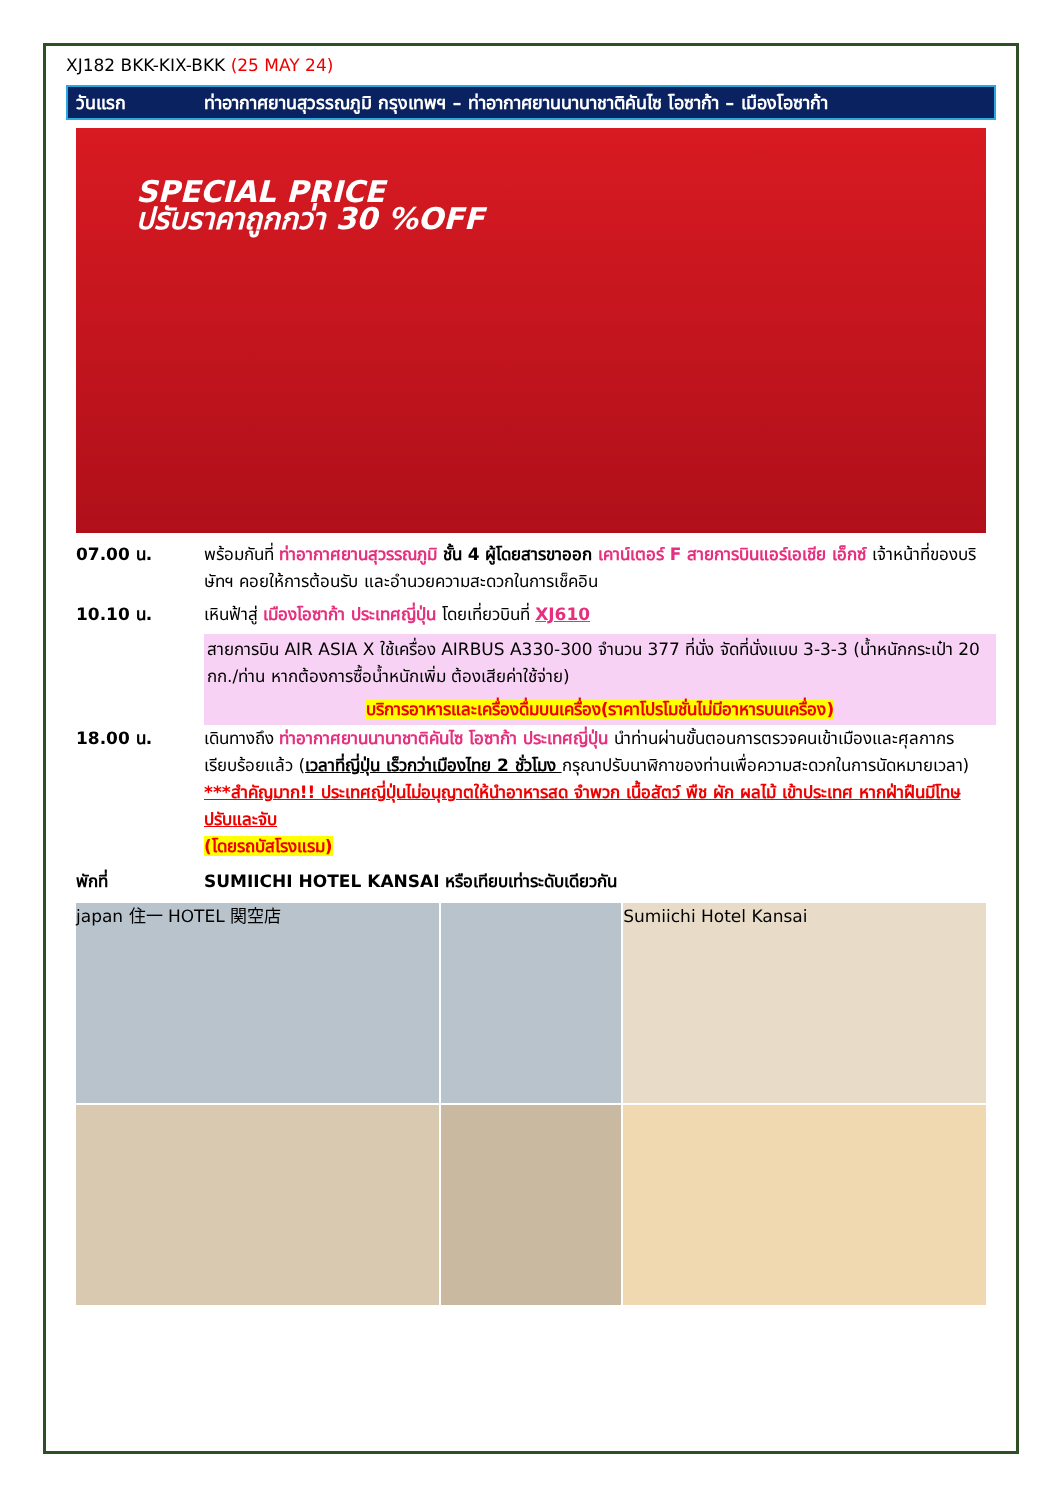XJ182 BKK-KIX-BKK (25 MAY 24)
วันแรก ท่าอากาศยานสุวรรณภูมิ กรุงเทพฯ – ท่าอากาศยานนานาชาติคันไซ โอซาก้า – เมืองโอซาก้า
SPECIAL PRICE
ปรับราคาถูกกว่า 30 %OFF
07.00 น. พร้อมกันที่ ท่าอากาศยานสุวรรณภูมิ ชั้น 4 ผู้โดยสารขาออก เคาน์เตอร์ F สายการบินแอร์เอเชีย เอ็กซ์ เจ้าหน้าที่ของบริษัทฯ คอยให้การต้อนรับ และอำนวยความสะดวกในการเช็คอิน
10.10 น. เหินฟ้าสู่ เมืองโอซาก้า ประเทศญี่ปุ่น โดยเที่ยวบินที่ XJ610
สายการบิน AIR ASIA X ใช้เครื่อง AIRBUS A330-300 จำนวน 377 ที่นั่ง จัดที่นั่งแบบ 3-3-3 (น้ำหนักกระเป๋า 20 กก./ท่าน หากต้องการซื้อน้ำหนักเพิ่ม ต้องเสียค่าใช้จ่าย)
บริการอาหารและเครื่องดื่มบนเครื่อง(ราคาโปรโมชั่นไม่มีอาหารบนเครื่อง)
18.00 น. เดินทางถึง ท่าอากาศยานนานาชาติคันไซ โอซาก้า ประเทศญี่ปุ่น นำท่านผ่านขั้นตอนการตรวจคนเข้าเมืองและศุลกากร เรียบร้อยแล้ว (เวลาที่ญี่ปุ่น เร็วกว่าเมืองไทย 2 ชั่วโมง กรุณาปรับนาฬิกาของท่านเพื่อความสะดวกในการนัดหมายเวลา) ***สำคัญมาก!! ประเทศญี่ปุ่นไม่อนุญาตให้นำอาหารสด จำพวก เนื้อสัตว์ พืช ผัก ผลไม้ เข้าประเทศ หากฝ่าฝืนมีโทษปรับและจับ
(โดยรถบัสโรงแรม)
พักที่ SUMIICHI HOTEL KANSAI หรือเทียบเท่าระดับเดียวกัน
japan 住一 HOTEL 関空店
Sumiichi Hotel Kansai